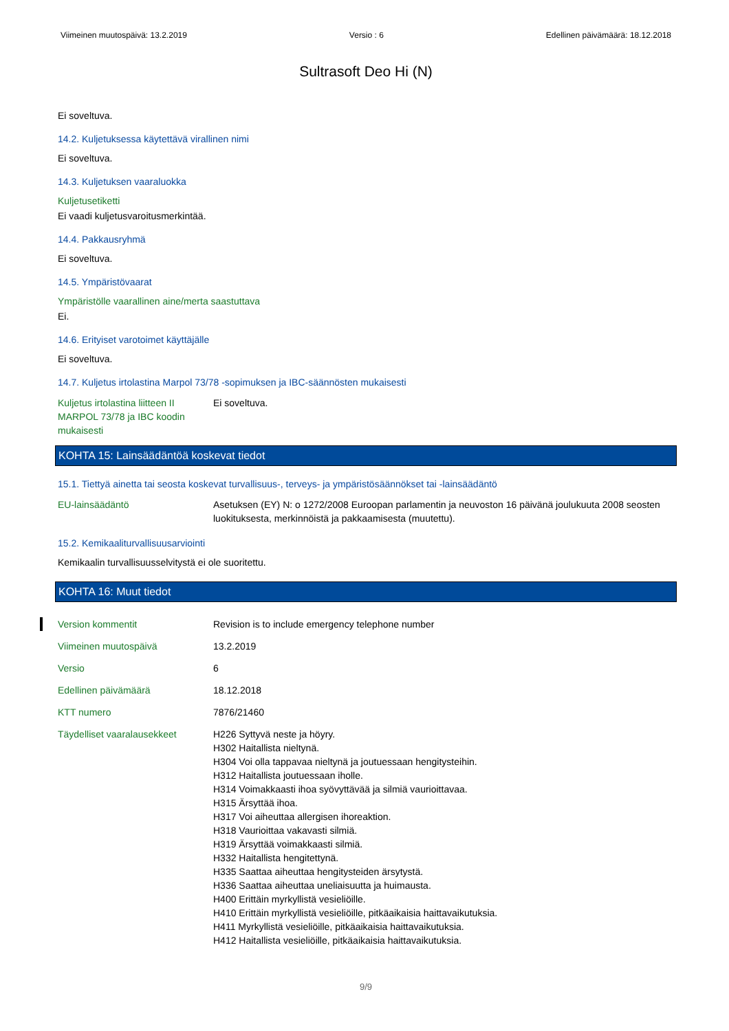Viimeinen muutospäivä: 13.2.2019 Versio : 6 Edellinen päivämäärä: 18.12.2018
Sultrasoft Deo Hi (N)
Ei soveltuva.
14.2. Kuljetuksessa käytettävä virallinen nimi
Ei soveltuva.
14.3. Kuljetuksen vaaraluokka
Kuljetusetiketti
Ei vaadi kuljetusvaroitusmerkintää.
14.4. Pakkausryhmä
Ei soveltuva.
14.5. Ympäristövaarat
Ympäristölle vaarallinen aine/merta saastuttava
Ei.
14.6. Erityiset varotoimet käyttäjälle
Ei soveltuva.
14.7. Kuljetus irtolastina Marpol 73/78 -sopimuksen ja IBC-säännösten mukaisesti
Kuljetus irtolastina liitteen II MARPOL 73/78 ja IBC koodin mukaisesti
Ei soveltuva.
KOHTA 15: Lainsäädäntöä koskevat tiedot
15.1. Tiettyä ainetta tai seosta koskevat turvallisuus-, terveys- ja ympäristösäännökset tai -lainsäädäntö
EU-lainsäädäntö Asetuksen (EY) N: o 1272/2008 Euroopan parlamentin ja neuvoston 16 päivänä joulukuuta 2008 seosten luokituksesta, merkinnöistä ja pakkaamisesta (muutettu).
15.2. Kemikaaliturvallisuusarviointi
Kemikaalin turvallisuusselvitystä ei ole suoritettu.
KOHTA 16: Muut tiedot
Version kommentit Revision is to include emergency telephone number
Viimeinen muutospäivä 13.2.2019
Versio 6
Edellinen päivämäärä 18.12.2018
KTT numero 7876/21460
Täydelliset vaaralausekkeet
H226 Syttyvä neste ja höyry.
H302 Haitallista nieltynä.
H304 Voi olla tappavaa nieltynä ja joutuessaan hengitysteihin.
H312 Haitallista joutuessaan iholle.
H314 Voimakkaasti ihoa syövyttävää ja silmiä vaurioittavaa.
H315 Ärsyttää ihoa.
H317 Voi aiheuttaa allergisen ihoreaktion.
H318 Vaurioittaa vakavasti silmiä.
H319 Ärsyttää voimakkaasti silmiä.
H332 Haitallista hengitettynä.
H335 Saattaa aiheuttaa hengitysteiden ärsytystä.
H336 Saattaa aiheuttaa uneliaisuutta ja huimausta.
H400 Erittäin myrkyllistä vesieliöille.
H410 Erittäin myrkyllistä vesieliöille, pitkäaikaisia haittavaikutuksia.
H411 Myrkyllistä vesieliöille, pitkäaikaisia haittavaikutuksia.
H412 Haitallista vesieliöille, pitkäaikaisia haittavaikutuksia.
9/9